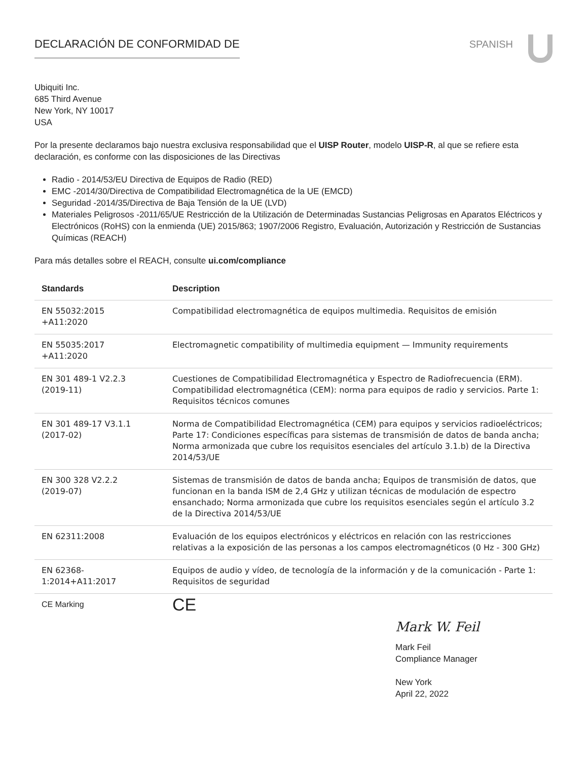DECLARACIÓN DE CONFORMIDAD DE SPANISH
Ubiquiti Inc.
685 Third Avenue
New York, NY 10017
USA
Por la presente declaramos bajo nuestra exclusiva responsabilidad que el UISP Router, modelo UISP-R, al que se refiere esta declaración, es conforme con las disposiciones de las Directivas
Radio - 2014/53/EU Directiva de Equipos de Radio (RED)
EMC -2014/30/Directiva de Compatibilidad Electromagnética de la UE (EMCD)
Seguridad -2014/35/Directiva de Baja Tensión de la UE (LVD)
Materiales Peligrosos -2011/65/UE Restricción de la Utilización de Determinadas Sustancias Peligrosas en Aparatos Eléctricos y Electrónicos (RoHS) con la enmienda (UE) 2015/863; 1907/2006 Registro, Evaluación, Autorización y Restricción de Sustancias Químicas (REACH)
Para más detalles sobre el REACH, consulte ui.com/compliance
| Standards | Description |
| --- | --- |
| EN 55032:2015 +A11:2020 | Compatibilidad electromagnética de equipos multimedia. Requisitos de emisión |
| EN 55035:2017 +A11:2020 | Electromagnetic compatibility of multimedia equipment — Immunity requirements |
| EN 301 489-1 V2.2.3 (2019-11) | Cuestiones de Compatibilidad Electromagnética y Espectro de Radiofrecuencia (ERM). Compatibilidad electromagnética (CEM): norma para equipos de radio y servicios. Parte 1: Requisitos técnicos comunes |
| EN 301 489-17 V3.1.1 (2017-02) | Norma de Compatibilidad Electromagnética (CEM) para equipos y servicios radioeléctricos; Parte 17: Condiciones específicas para sistemas de transmisión de datos de banda ancha; Norma armonizada que cubre los requisitos esenciales del artículo 3.1.b) de la Directiva 2014/53/UE |
| EN 300 328 V2.2.2 (2019-07) | Sistemas de transmisión de datos de banda ancha; Equipos de transmisión de datos, que funcionan en la banda ISM de 2,4 GHz y utilizan técnicas de modulación de espectro ensanchado; Norma armonizada que cubre los requisitos esenciales según el artículo 3.2 de la Directiva 2014/53/UE |
| EN 62311:2008 | Evaluación de los equipos electrónicos y eléctricos en relación con las restricciones relativas a la exposición de las personas a los campos electromagnéticos (0 Hz - 300 GHz) |
| EN 62368- 1:2014+A11:2017 | Equipos de audio y vídeo, de tecnología de la información y de la comunicación - Parte 1: Requisitos de seguridad |
| CE Marking | CE |
Mark W. Feil
Mark Feil
Compliance Manager
New York
April 22, 2022